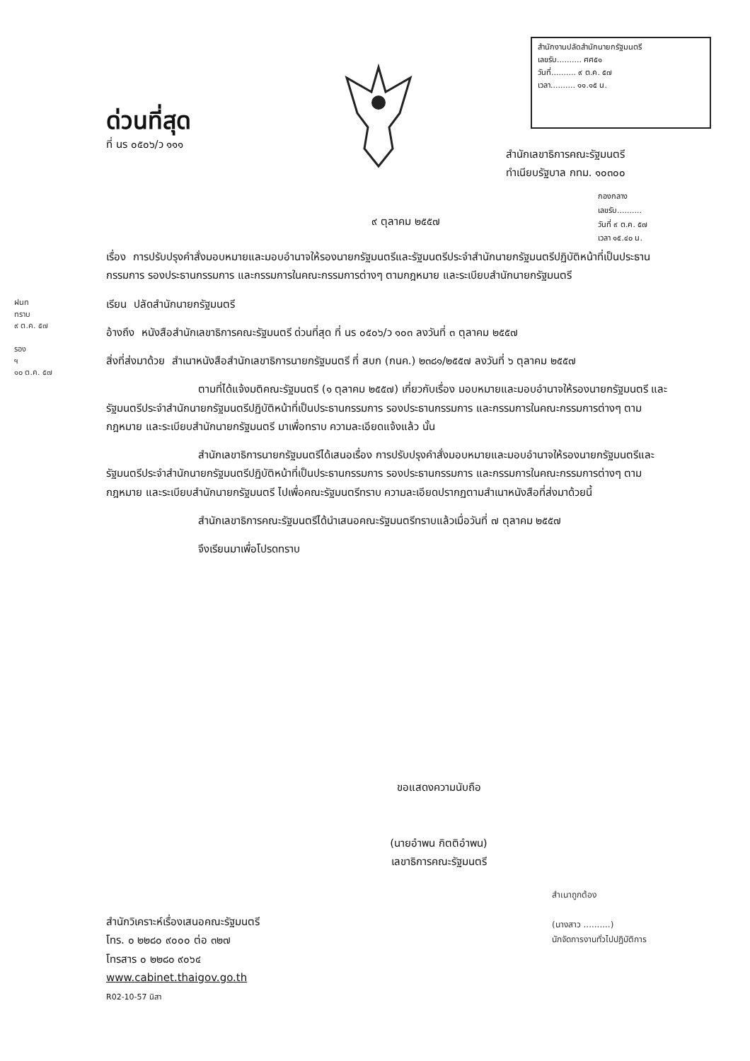สำนักงานปลัดสำนักนายกรัฐมนตรี
เลขรับ.......... ศศ๕๑
วันที่.......... ๙ ต.ค. ๕๗
เวลา.......... ๑๑.๑๕ น.
ด่วนที่สุด
ที่ นร ๐๕๐๖/ว ๑๑๑
สำนักเลขาธิการคณะรัฐมนตรี
ทำเนียบรัฐบาล กทม. ๑๐๓๐๐
กองกลาง
เลขรับ..........
วันที่ ๙ ต.ค. ๕๗
เวลา ๑๕.๔๐ น.
๙ ตุลาคม ๒๕๕๗
ฝนท
ทราบ
๙ ต.ค. ๕๗
รอง
ฯ
๑๐ ต.ค. ๕๗
เรื่อง การปรับปรุงคำสั่งมอบหมายและมอบอำนาจให้รองนายกรัฐมนตรีและรัฐมนตรีประจำสำนักนายกรัฐมนตรีปฏิบัติหน้าที่เป็นประธานกรรมการ รองประธานกรรมการ และกรรมการในคณะกรรมการต่างๆ ตามกฎหมาย และระเบียบสำนักนายกรัฐมนตรี
เรียน ปลัดสำนักนายกรัฐมนตรี
อ้างถึง หนังสือสำนักเลขาธิการคณะรัฐมนตรี ด่วนที่สุด ที่ นร ๐๕๐๖/ว ๑๐๓ ลงวันที่ ๓ ตุลาคม ๒๕๕๗
สิ่งที่ส่งมาด้วย สำเนาหนังสือสำนักเลขาธิการนายกรัฐมนตรี ที่ สบก (กนค.) ๒๓๘๑/๒๕๕๗ ลงวันที่ ๖ ตุลาคม ๒๕๕๗
ตามที่ได้แจ้งมติคณะรัฐมนตรี (๑ ตุลาคม ๒๕๕๗) เกี่ยวกับเรื่อง มอบหมายและมอบอำนาจให้รองนายกรัฐมนตรี และรัฐมนตรีประจำสำนักนายกรัฐมนตรีปฏิบัติหน้าที่เป็นประธานกรรมการ รองประธานกรรมการ และกรรมการในคณะกรรมการต่างๆ ตามกฎหมาย และระเบียบสำนักนายกรัฐมนตรี มาเพื่อทราบ ความละเอียดแจ้งแล้ว นั้น
สำนักเลขาธิการนายกรัฐมนตรีได้เสนอเรื่อง การปรับปรุงคำสั่งมอบหมายและมอบอำนาจให้รองนายกรัฐมนตรีและรัฐมนตรีประจำสำนักนายกรัฐมนตรีปฏิบัติหน้าที่เป็นประธานกรรมการ รองประธานกรรมการ และกรรมการในคณะกรรมการต่างๆ ตามกฎหมาย และระเบียบสำนักนายกรัฐมนตรี ไปเพื่อคณะรัฐมนตรีทราบ ความละเอียดปรากฏตามสำเนาหนังสือที่ส่งมาด้วยนี้
สำนักเลขาธิการคณะรัฐมนตรีได้นำเสนอคณะรัฐมนตรีทราบแล้วเมื่อวันที่ ๗ ตุลาคม ๒๕๕๗
จึงเรียนมาเพื่อโปรดทราบ
ขอแสดงความนับถือ
(นายอำพน กิตติอำพน)
เลขาธิการคณะรัฐมนตรี
สำเนาถูกต้อง
(นางสาว ..........)
นักจัดการงานทั่วไปปฏิบัติการ
สำนักวิเคราะห์เรื่องเสนอคณะรัฐมนตรี
โทร. ๐ ๒๒๘๐ ๙๐๐๐ ต่อ ๓๒๗
โทรสาร ๐ ๒๒๘๐ ๙๐๖๔
www.cabinet.thaigov.go.th
R02-10-57 นิสา